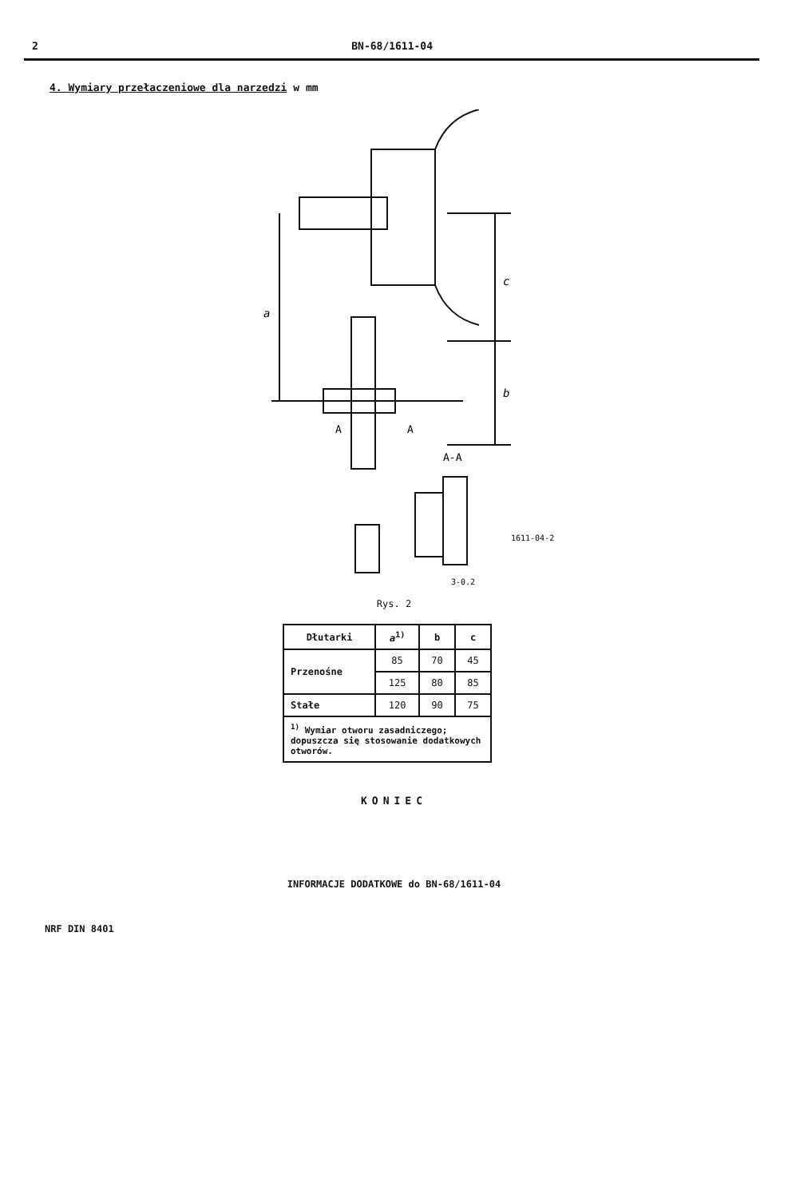2 BN-68/1611-04
4. Wymiary przełaczeniowe dla narzedzi w mm
a
c
b
A
A
A-A
1611-04-2
3-0.2
Rys. 2
| Dłutarki | a<sup>1)</sup> | b | c |
| --- | --- | --- | --- |
| Przenośne | 85 | 70 | 45 |
| | 125 | 80 | 85 |
| Stałe | 120 | 90 | 75 |
| <sup>1)</sup> Wymiar otworu zasadniczego; dopuszcza się stosowanie dodatkowych otworów. | | | |
KONIEC
INFORMACJE DODATKOWE do BN-68/1611-04
NRF DIN 8401